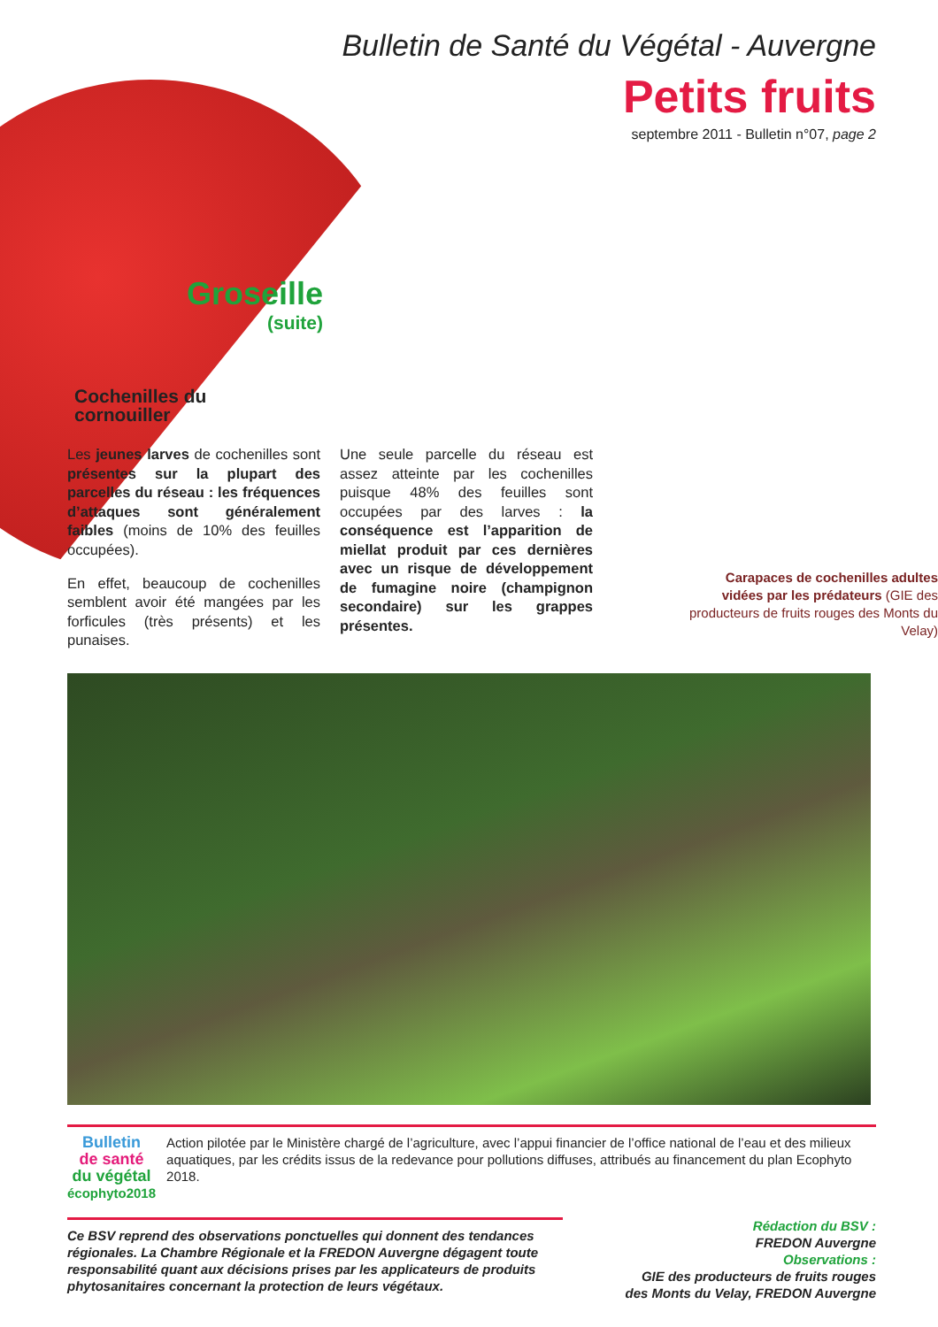Bulletin de Santé du Végétal - Auvergne
Petits fruits
septembre 2011 - Bulletin n°07, page 2
Groseille
(suite)
Cochenilles du cornouiller
Les jeunes larves de cochenilles sont présentes sur la plupart des parcelles du réseau : les fréquences d’attaques sont généralement faibles (moins de 10% des feuilles occupées).
En effet, beaucoup de cochenilles semblent avoir été mangées par les forficules (très présents) et les punaises.
Une seule parcelle du réseau est assez atteinte par les cochenilles puisque 48% des feuilles sont occupées par des larves : la conséquence est l’apparition de miellat produit par ces dernières avec un risque de développement de fumagine noire (champignon secondaire) sur les grappes présentes.
Carapaces de cochenilles adultes vidées par les prédateurs (GIE des producteurs de fruits rouges des Monts du Velay)
Bulletin
de santé
du végétal
écophyto2018
Action pilotée par le Ministère chargé de l’agriculture, avec l’appui financier de l’office national de l’eau et des milieux aquatiques, par les crédits issus de la redevance pour pollutions diffuses, attribués au financement du plan Ecophyto 2018.
Ce BSV reprend des observations ponctuelles qui donnent des tendances régionales. La Chambre Régionale et la FREDON Auvergne dégagent toute responsabilité quant aux décisions prises par les applicateurs de produits phytosanitaires concernant la protection de leurs végétaux.
Rédaction du BSV :
FREDON Auvergne
Observations :
GIE des producteurs de fruits rouges
des Monts du Velay, FREDON Auvergne